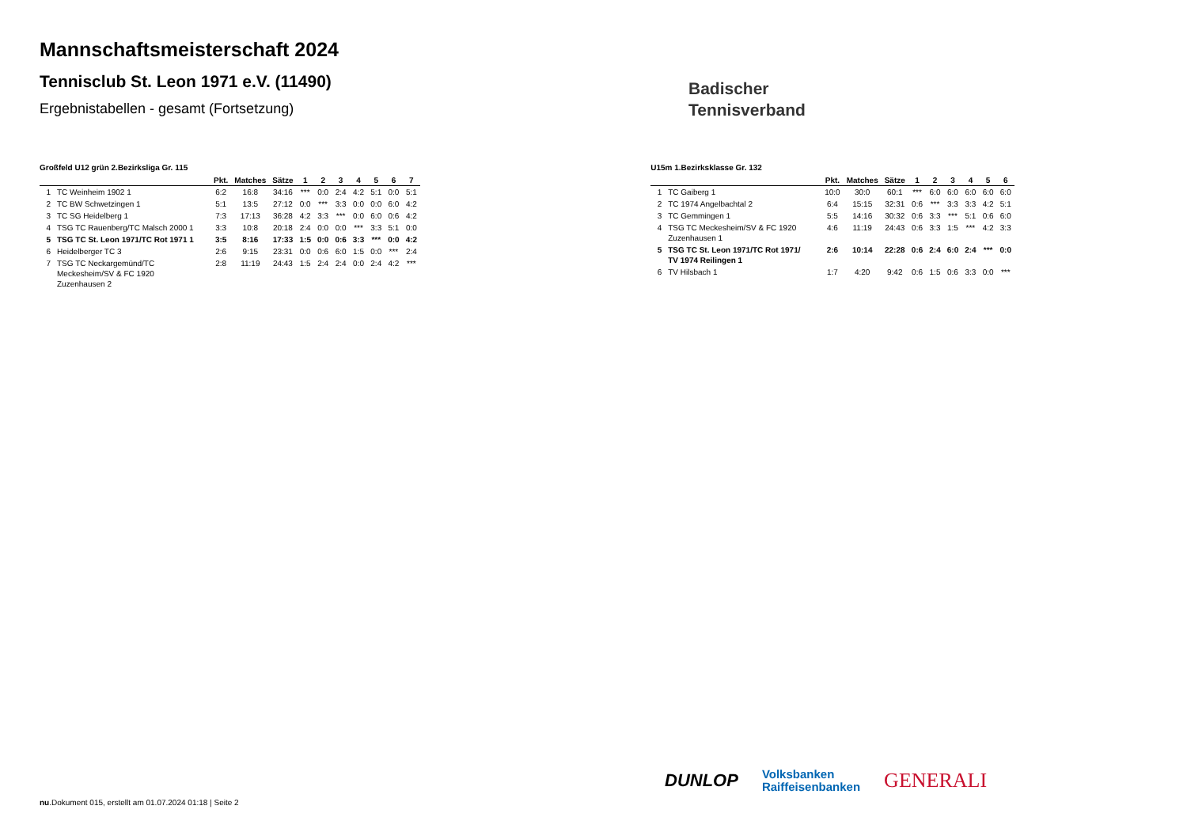Mannschaftsmeisterschaft 2024
Tennisclub St. Leon 1971 e.V. (11490)
Ergebnistabellen - gesamt (Fortsetzung)
Badischer
Tennisverband
Großfeld U12 grün 2.Bezirksliga Gr. 115
| | | Pkt. | Matches | Sätze | 1 | 2 | 3 | 4 | 5 | 6 | 7 |
| --- | --- | --- | --- | --- | --- | --- | --- | --- | --- | --- | --- |
| 1 | TC Weinheim 1902 1 | 6:2 | 16:8 | 34:16 | *** | 0:0 | 2:4 | 4:2 | 5:1 | 0:0 | 5:1 |
| 2 | TC BW Schwetzingen 1 | 5:1 | 13:5 | 27:12 | 0:0 | *** | 3:3 | 0:0 | 0:0 | 6:0 | 4:2 |
| 3 | TC SG Heidelberg 1 | 7:3 | 17:13 | 36:28 | 4:2 | 3:3 | *** | 0:0 | 6:0 | 0:6 | 4:2 |
| 4 | TSG TC Rauenberg/TC Malsch 2000 1 | 3:3 | 10:8 | 20:18 | 2:4 | 0:0 | 0:0 | *** | 3:3 | 5:1 | 0:0 |
| 5 | TSG TC St. Leon 1971/TC Rot 1971 1 | 3:5 | 8:16 | 17:33 | 1:5 | 0:0 | 0:6 | 3:3 | *** | 0:0 | 4:2 |
| 6 | Heidelberger TC 3 | 2:6 | 9:15 | 23:31 | 0:0 | 0:6 | 6:0 | 1:5 | 0:0 | *** | 2:4 |
| 7 | TSG TC Neckargemünd/TC Meckesheim/SV & FC 1920 Zuzenhausen 2 | 2:8 | 11:19 | 24:43 | 1:5 | 2:4 | 2:4 | 0:0 | 2:4 | 4:2 | *** |
U15m 1.Bezirksklasse Gr. 132
| | | Pkt. | Matches | Sätze | 1 | 2 | 3 | 4 | 5 | 6 |
| --- | --- | --- | --- | --- | --- | --- | --- | --- | --- | --- |
| 1 | TC Gaiberg 1 | 10:0 | 30:0 | 60:1 | *** | 6:0 | 6:0 | 6:0 | 6:0 | 6:0 |
| 2 | TC 1974 Angelbachtal 2 | 6:4 | 15:15 | 32:31 | 0:6 | *** | 3:3 | 3:3 | 4:2 | 5:1 |
| 3 | TC Gemmingen 1 | 5:5 | 14:16 | 30:32 | 0:6 | 3:3 | *** | 5:1 | 0:6 | 6:0 |
| 4 | TSG TC Meckesheim/SV & FC 1920 Zuzenhausen 1 | 4:6 | 11:19 | 24:43 | 0:6 | 3:3 | 1:5 | *** | 4:2 | 3:3 |
| 5 | TSG TC St. Leon 1971/TC Rot 1971/ TV 1974 Reilingen 1 | 2:6 | 10:14 | 22:28 | 0:6 | 2:4 | 6:0 | 2:4 | *** | 0:0 |
| 6 | TV Hilsbach 1 | 1:7 | 4:20 | 9:42 | 0:6 | 1:5 | 0:6 | 3:3 | 0:0 | *** |
DUNLOP Volksbanken
Raiffeisenbanken GENERALI
nu.Dokument 015, erstellt am 01.07.2024 01:18 | Seite 2